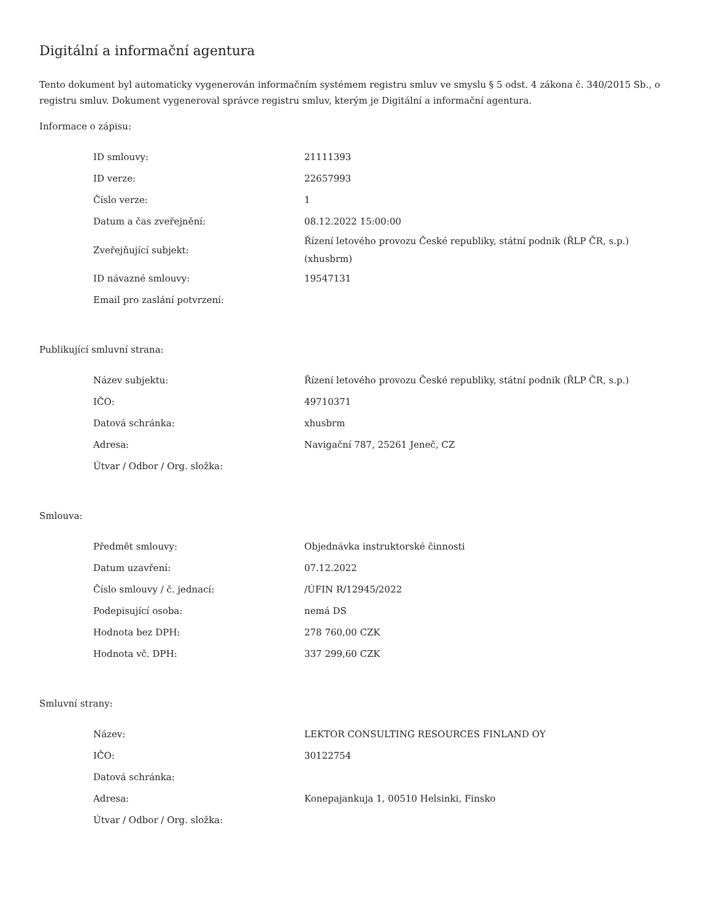Digitální a informační agentura
Tento dokument byl automaticky vygenerován informačním systémem registru smluv ve smyslu § 5 odst. 4 zákona č. 340/2015 Sb., o registru smluv. Dokument vygeneroval správce registru smluv, kterým je Digitální a informační agentura.
Informace o zápisu:
| ID smlouvy: | 21111393 |
| ID verze: | 22657993 |
| Číslo verze: | 1 |
| Datum a čas zveřejnění: | 08.12.2022 15:00:00 |
| Zveřejňující subjekt: | Řízení letového provozu České republiky, státní podnik (ŘLP ČR, s.p.) (xhusbrm) |
| ID návazné smlouvy: | 19547131 |
| Email pro zaslání potvrzení: | |
Publikující smluvní strana:
| Název subjektu: | Řízení letového provozu České republiky, státní podnik (ŘLP ČR, s.p.) |
| IČO: | 49710371 |
| Datová schránka: | xhusbrm |
| Adresa: | Navigační 787, 25261 Jeneč, CZ |
| Útvar / Odbor / Org. složka: | |
Smlouva:
| Předmět smlouvy: | Objednávka instruktorské činnosti |
| Datum uzavření: | 07.12.2022 |
| Číslo smlouvy / č. jednací: | /ÚFIN R/12945/2022 |
| Podepisující osoba: | nemá DS |
| Hodnota bez DPH: | 278 760,00 CZK |
| Hodnota vč. DPH: | 337 299,60 CZK |
Smluvní strany:
| Název: | LEKTOR CONSULTING RESOURCES FINLAND OY |
| IČO: | 30122754 |
| Datová schránka: | |
| Adresa: | Konepajankuja 1, 00510 Helsinki, Finsko |
| Útvar / Odbor / Org. složka: | |